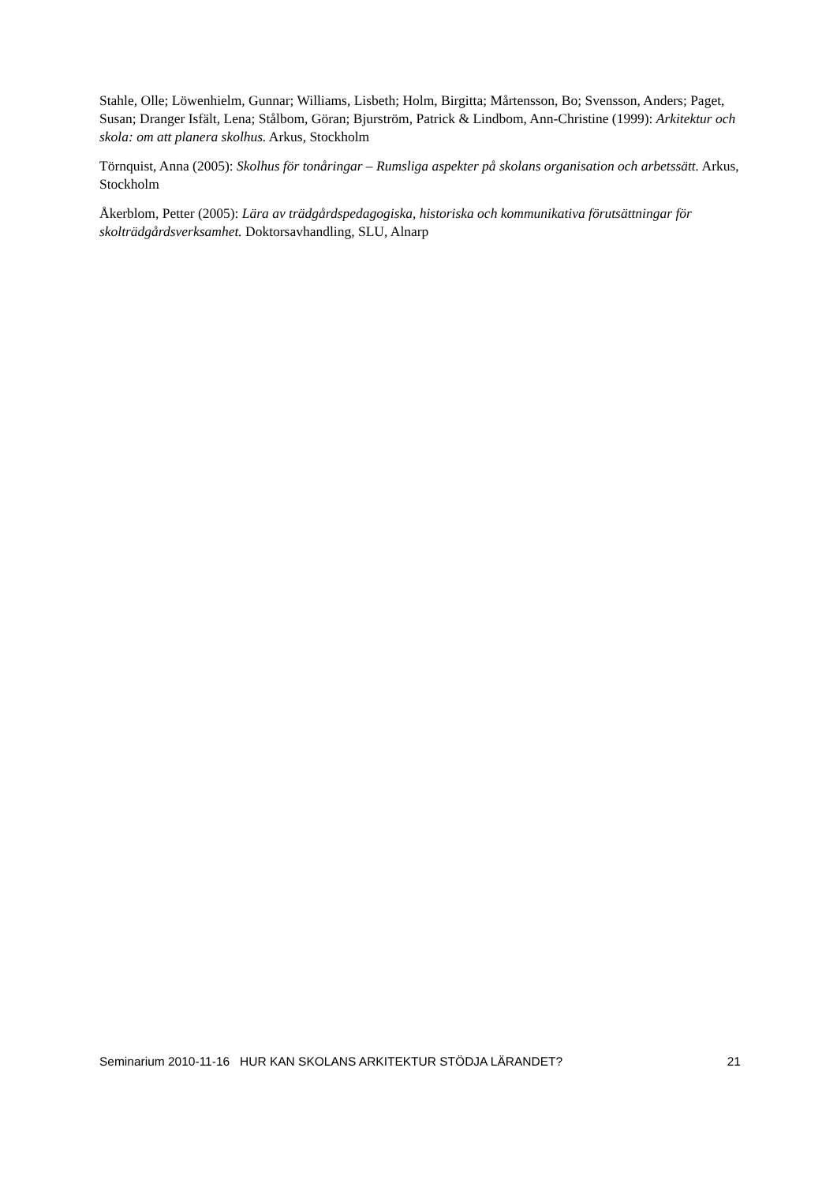Stahle, Olle; Löwenhielm, Gunnar; Williams, Lisbeth; Holm, Birgitta; Mårtensson, Bo; Svensson, Anders; Paget, Susan; Dranger Isfält, Lena; Stålbom, Göran; Bjurström, Patrick & Lindbom, Ann-Christine (1999): Arkitektur och skola: om att planera skolhus. Arkus, Stockholm
Törnquist, Anna (2005): Skolhus för tonåringar – Rumsliga aspekter på skolans organisation och arbetssätt. Arkus, Stockholm
Åkerblom, Petter (2005): Lära av trädgårdspedagogiska, historiska och kommunikativa förutsättningar för skolträdgårdsverksamhet. Doktorsavhandling, SLU, Alnarp
Seminarium 2010-11-16 HUR KAN SKOLANS ARKITEKTUR STÖDJA LÄRANDET? 21